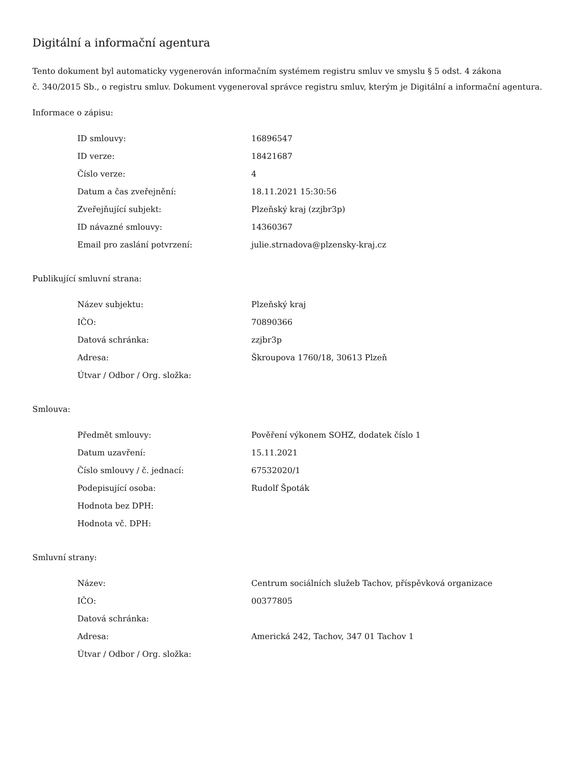Digitální a informační agentura
Tento dokument byl automaticky vygenerován informačním systémem registru smluv ve smyslu § 5 odst. 4 zákona
č. 340/2015 Sb., o registru smluv. Dokument vygeneroval správce registru smluv, kterým je Digitální a informační agentura.
Informace o zápisu:
| ID smlouvy: | 16896547 |
| ID verze: | 18421687 |
| Číslo verze: | 4 |
| Datum a čas zveřejnění: | 18.11.2021 15:30:56 |
| Zveřejňující subjekt: | Plzeňský kraj (zzjbr3p) |
| ID návazné smlouvy: | 14360367 |
| Email pro zaslání potvrzení: | julie.strnadova@plzensky-kraj.cz |
Publikující smluvní strana:
| Název subjektu: | Plzeňský kraj |
| IČO: | 70890366 |
| Datová schránka: | zzjbr3p |
| Adresa: | Škroupova 1760/18, 30613 Plzeň |
| Útvar / Odbor / Org. složka: | |
Smlouva:
| Předmět smlouvy: | Pověření výkonem SOHZ, dodatek číslo 1 |
| Datum uzavření: | 15.11.2021 |
| Číslo smlouvy / č. jednací: | 67532020/1 |
| Podepisující osoba: | Rudolf Špoták |
| Hodnota bez DPH: | |
| Hodnota vč. DPH: | |
Smluvní strany:
| Název: | Centrum sociálních služeb Tachov, příspěvková organizace |
| IČO: | 00377805 |
| Datová schránka: | |
| Adresa: | Americká 242, Tachov, 347 01 Tachov 1 |
| Útvar / Odbor / Org. složka: | |